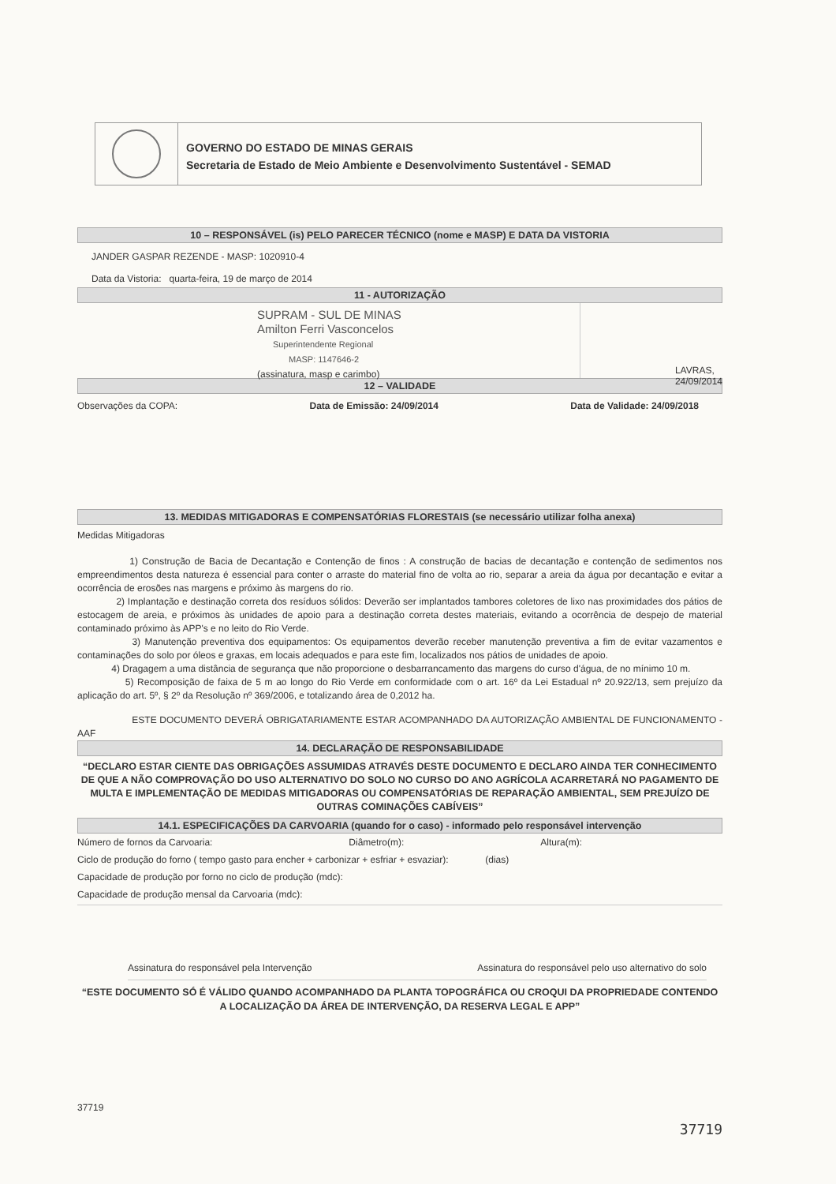GOVERNO DO ESTADO DE MINAS GERAIS
Secretaria de Estado de Meio Ambiente e Desenvolvimento Sustentável - SEMAD
10 – RESPONSÁVEL (is) PELO PARECER TÉCNICO (nome e MASP) E DATA DA VISTORIA
JANDER GASPAR REZENDE - MASP: 1020910-4
Data da Vistoria: quarta-feira, 19 de março de 2014
11 - AUTORIZAÇÃO
SUPRAM - SUL DE MINAS
Amilton Ferri Vasconcelos
Superintendente Regional
MASP: 1147646-2
(assinatura, masp e carimbo)
LAVRAS, 24/09/2014
12 – VALIDADE
Observações da COPA: Data de Emissão: 24/09/2014 Data de Validade: 24/09/2018
13. MEDIDAS MITIGADORAS E COMPENSATÓRIAS FLORESTAIS (se necessário utilizar folha anexa)
Medidas Mitigadoras
1) Construção de Bacia de Decantação e Contenção de finos : A construção de bacias de decantação e contenção de sedimentos nos empreendimentos desta natureza é essencial para conter o arraste do material fino de volta ao rio, separar a areia da água por decantação e evitar a ocorrência de erosões nas margens e próximo às margens do rio.
2) Implantação e destinação correta dos resíduos sólidos: Deverão ser implantados tambores coletores de lixo nas proximidades dos pátios de estocagem de areia, e próximos às unidades de apoio para a destinação correta destes materiais, evitando a ocorrência de despejo de material contaminado próximo às APP's e no leito do Rio Verde.
3) Manutenção preventiva dos equipamentos: Os equipamentos deverão receber manutenção preventiva a fim de evitar vazamentos e contaminações do solo por óleos e graxas, em locais adequados e para este fim, localizados nos pátios de unidades de apoio.
4) Dragagem a uma distância de segurança que não proporcione o desbarrancamento das margens do curso d'água, de no mínimo 10 m.
5) Recomposição de faixa de 5 m ao longo do Rio Verde em conformidade com o art. 16º da Lei Estadual nº 20.922/13, sem prejuízo da aplicação do art. 5º, § 2º da Resolução nº 369/2006, e totalizando área de 0,2012 ha.
ESTE DOCUMENTO DEVERÁ OBRIGATARIAMENTE ESTAR ACOMPANHADO DA AUTORIZAÇÃO AMBIENTAL DE FUNCIONAMENTO - AAF
14. DECLARAÇÃO DE RESPONSABILIDADE
“DECLARO ESTAR CIENTE DAS OBRIGAÇÕES ASSUMIDAS ATRAVÉS DESTE DOCUMENTO E DECLARO AINDA TER CONHECIMENTO DE QUE A NÃO COMPROVAÇÃO DO USO ALTERNATIVO DO SOLO NO CURSO DO ANO AGRÍCOLA ACARRETARÁ NO PAGAMENTO DE MULTA E IMPLEMENTAÇÃO DE MEDIDAS MITIGADORAS OU COMPENSATÓRIAS DE REPARAÇÃO AMBIENTAL, SEM PREJUÍZO DE OUTRAS COMINAÇÕES CABÍVEIS”
14.1. ESPECIFICAÇÕES DA CARVOARIA (quando for o caso) - informado pelo responsável intervenção
Número de fornos da Carvoaria: Diâmetro(m): Altura(m):
Ciclo de produção do forno ( tempo gasto para encher + carbonizar + esfriar + esvaziar): (dias)
Capacidade de produção por forno no ciclo de produção (mdc):
Capacidade de produção mensal da Carvoaria (mdc):
Assinatura do responsável pela Intervenção Assinatura do responsável pelo uso alternativo do solo
“ESTE DOCUMENTO SÓ É VÁLIDO QUANDO ACOMPANHADO DA PLANTA TOPOGRÁFICA OU CROQUI DA PROPRIEDADE CONTENDO A LOCALIZAÇÃO DA ÁREA DE INTERVENÇÃO, DA RESERVA LEGAL E APP”
37719
37719